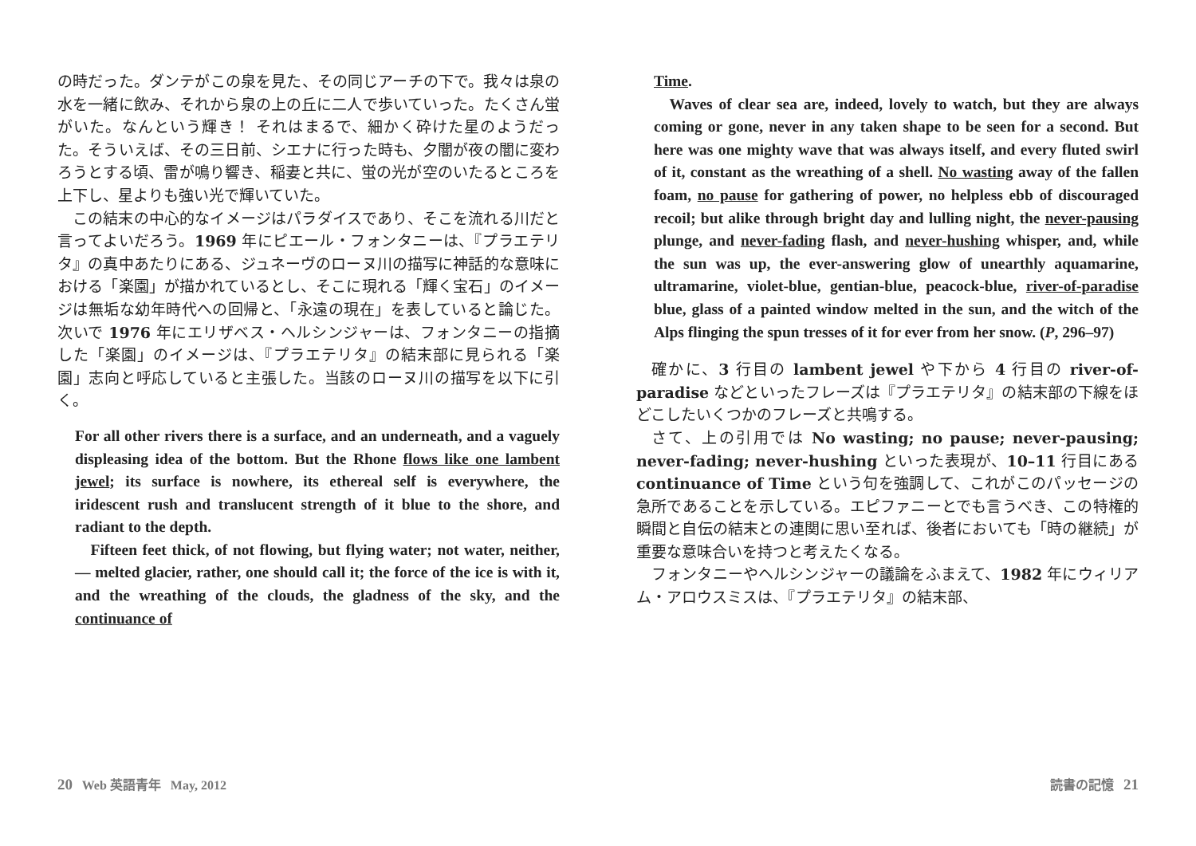の時だった。ダンテがこの泉を見た、その同じアーチの下で。我々は泉の水を一緒に飲み、それから泉の上の丘に二人で歩いていった。たくさん蛍がいた。なんという輝き！ それはまるで、細かく砕けた星のようだった。そういえば、その三日前、シエナに行った時も、夕闇が夜の闇に変わろうとする頃、雷が鳴り響き、稲妻と共に、蛍の光が空のいたるところを上下し、星よりも強い光で輝いていた。
この結末の中心的なイメージはパラダイスであり、そこを流れる川だと言ってよいだろう。1969 年にピエール・フォンタニーは、『プラエテリタ』の真中あたりにある、ジュネーヴのローヌ川の描写に神話的な意味における「楽園」が描かれているとし、そこに現れる「輝く宝石」のイメージは無垢な幼年時代への回帰と、「永遠の現在」を表していると論じた。次いで 1976 年にエリザベス・ヘルシンジャーは、フォンタニーの指摘した「楽園」のイメージは、『プラエテリタ』の結末部に見られる「楽園」志向と呼応していると主張した。当該のローヌ川の描写を以下に引く。
For all other rivers there is a surface, and an underneath, and a vaguely displeasing idea of the bottom. But the Rhone flows like one lambent jewel; its surface is nowhere, its ethereal self is everywhere, the iridescent rush and translucent strength of it blue to the shore, and radiant to the depth.
Fifteen feet thick, of not flowing, but flying water; not water, neither, — melted glacier, rather, one should call it; the force of the ice is with it, and the wreathing of the clouds, the gladness of the sky, and the continuance of
Time.
Waves of clear sea are, indeed, lovely to watch, but they are always coming or gone, never in any taken shape to be seen for a second. But here was one mighty wave that was always itself, and every fluted swirl of it, constant as the wreathing of a shell. No wasting away of the fallen foam, no pause for gathering of power, no helpless ebb of discouraged recoil; but alike through bright day and lulling night, the never-pausing plunge, and never-fading flash, and never-hushing whisper, and, while the sun was up, the ever-answering glow of unearthly aquamarine, ultramarine, violet-blue, gentian-blue, peacock-blue, river-of-paradise blue, glass of a painted window melted in the sun, and the witch of the Alps flinging the spun tresses of it for ever from her snow. (P, 296–97)
確かに、3 行目の lambent jewel や下から 4 行目の river-of-paradise などといったフレーズは『プラエテリタ』の結末部の下線をほどこしたいくつかのフレーズと共鳴する。
さて、上の引用では No wasting; no pause; never-pausing; never-fading; never-hushing といった表現が、10–11 行目にある continuance of Time という句を強調して、これがこのパッセージの急所であることを示している。エピファニーとでも言うべき、この特権的瞬間と自伝の結末との連関に思い至れば、後者においても「時の継続」が重要な意味合いを持つと考えたくなる。
フォンタニーやヘルシンジャーの議論をふまえて、1982 年にウィリアム・アロウスミスは、『プラエテリタ』の結末部、
20 Web 英語青年 May, 2012 読書の記憶 21